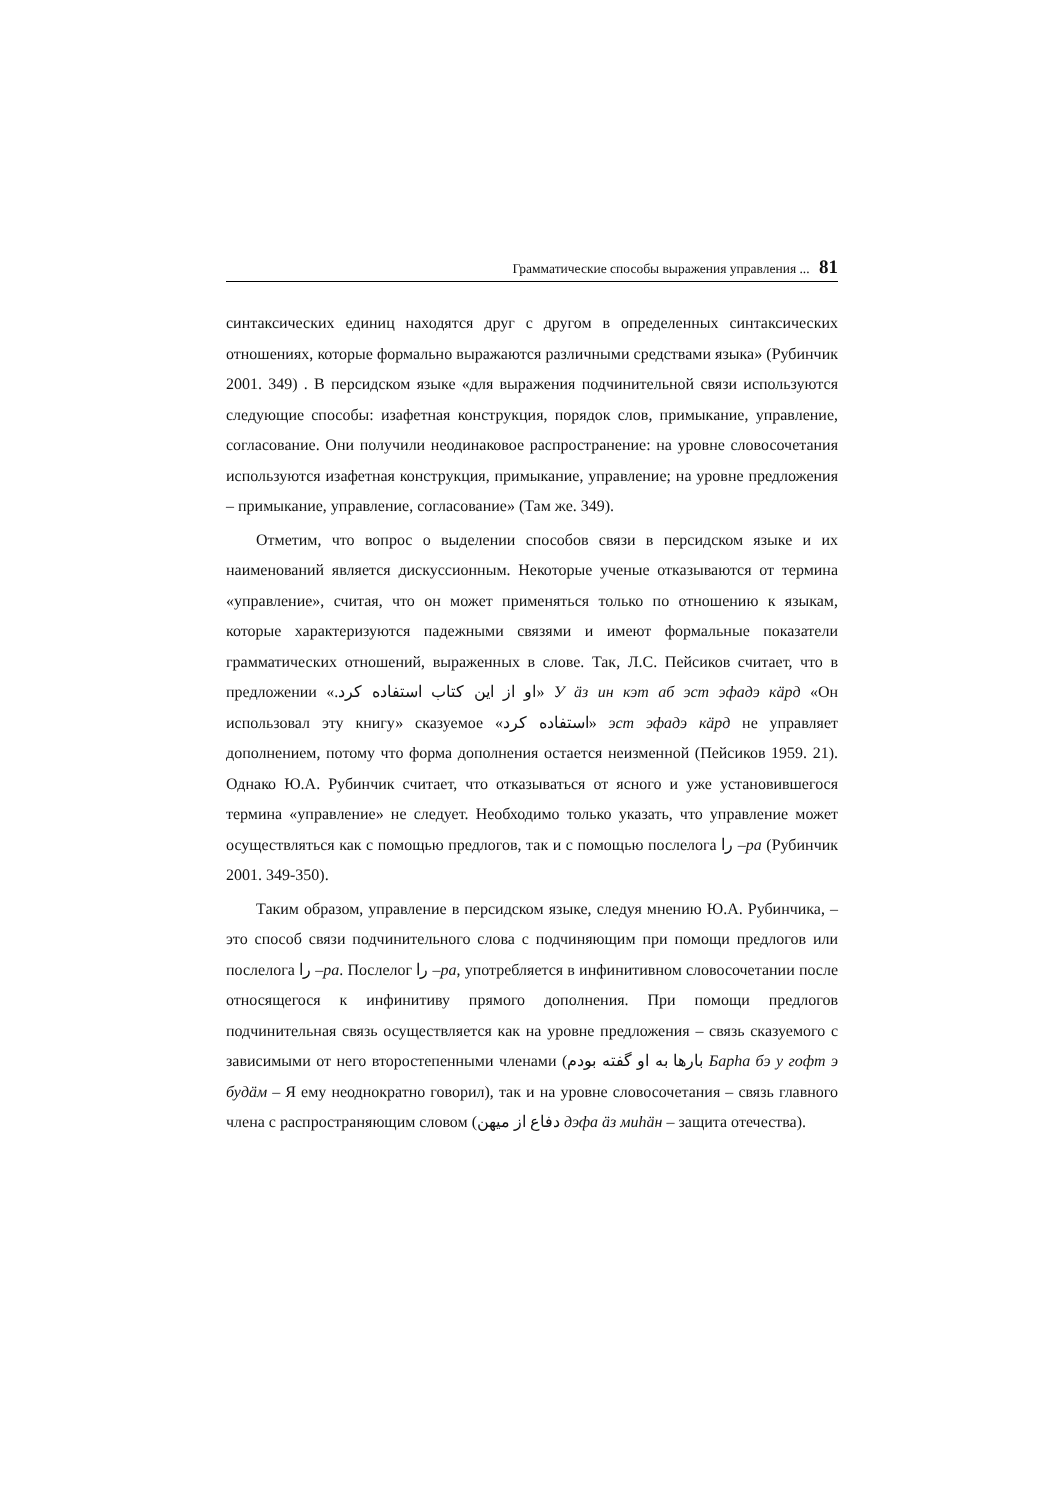Грамматические способы выражения управления ... 81
синтаксических единиц находятся друг с другом в определенных синтаксических отношениях, которые формально выражаются различными средствами языка» (Рубинчик 2001. 349) . В персидском языке «для выражения подчинительной связи используются следующие способы: изафетная конструкция, порядок слов, примыкание, управление, согласование. Они получили неодинаковое распространение: на уровне словосочетания используются изафетная конструкция, примыкание, управление; на уровне предложения – примыкание, управление, согласование» (Там же. 349).
Отметим, что вопрос о выделении способов связи в персидском языке и их наименований является дискуссионным. Некоторые ученые отказываются от термина «управление», считая, что он может применяться только по отношению к языкам, которые характеризуются падежными связями и имеют формальные показатели грамматических отношений, выраженных в слове. Так, Л.С. Пейсиков считает, что в предложении «او از این کتاب استفاده کرد.» У äз ин кэт аб эст эфадэ кäрд «Он использовал эту книгу» сказуемое «استفاده کرد» эст эфадэ кäрд не управляет дополнением, потому что форма дополнения остается неизменной (Пейсиков 1959. 21). Однако Ю.А. Рубинчик считает, что отказываться от ясного и уже установившегося термина «управление» не следует. Необходимо только указать, что управление может осуществляться как с помощью предлогов, так и с помощью послелога را –ра (Рубинчик 2001. 349-350).
Таким образом, управление в персидском языке, следуя мнению Ю.А. Рубинчика, – это способ связи подчинительного слова с подчиняющим при помощи предлогов или послелога را –ра. Послелог را –ра, употребляется в инфинитивном словосочетании после относящегося к инфинитиву прямого дополнения. При помощи предлогов подчинительная связь осуществляется как на уровне предложения – связь сказуемого с зависимыми от него второстепенными членами (بارها به او گفته بودم Барһа бэ у гофт э будäм – Я ему неоднократно говорил), так и на уровне словосочетания – связь главного члена с распространяющим словом (دفاع از میهن дэфа äз миһäн – защита отечества).